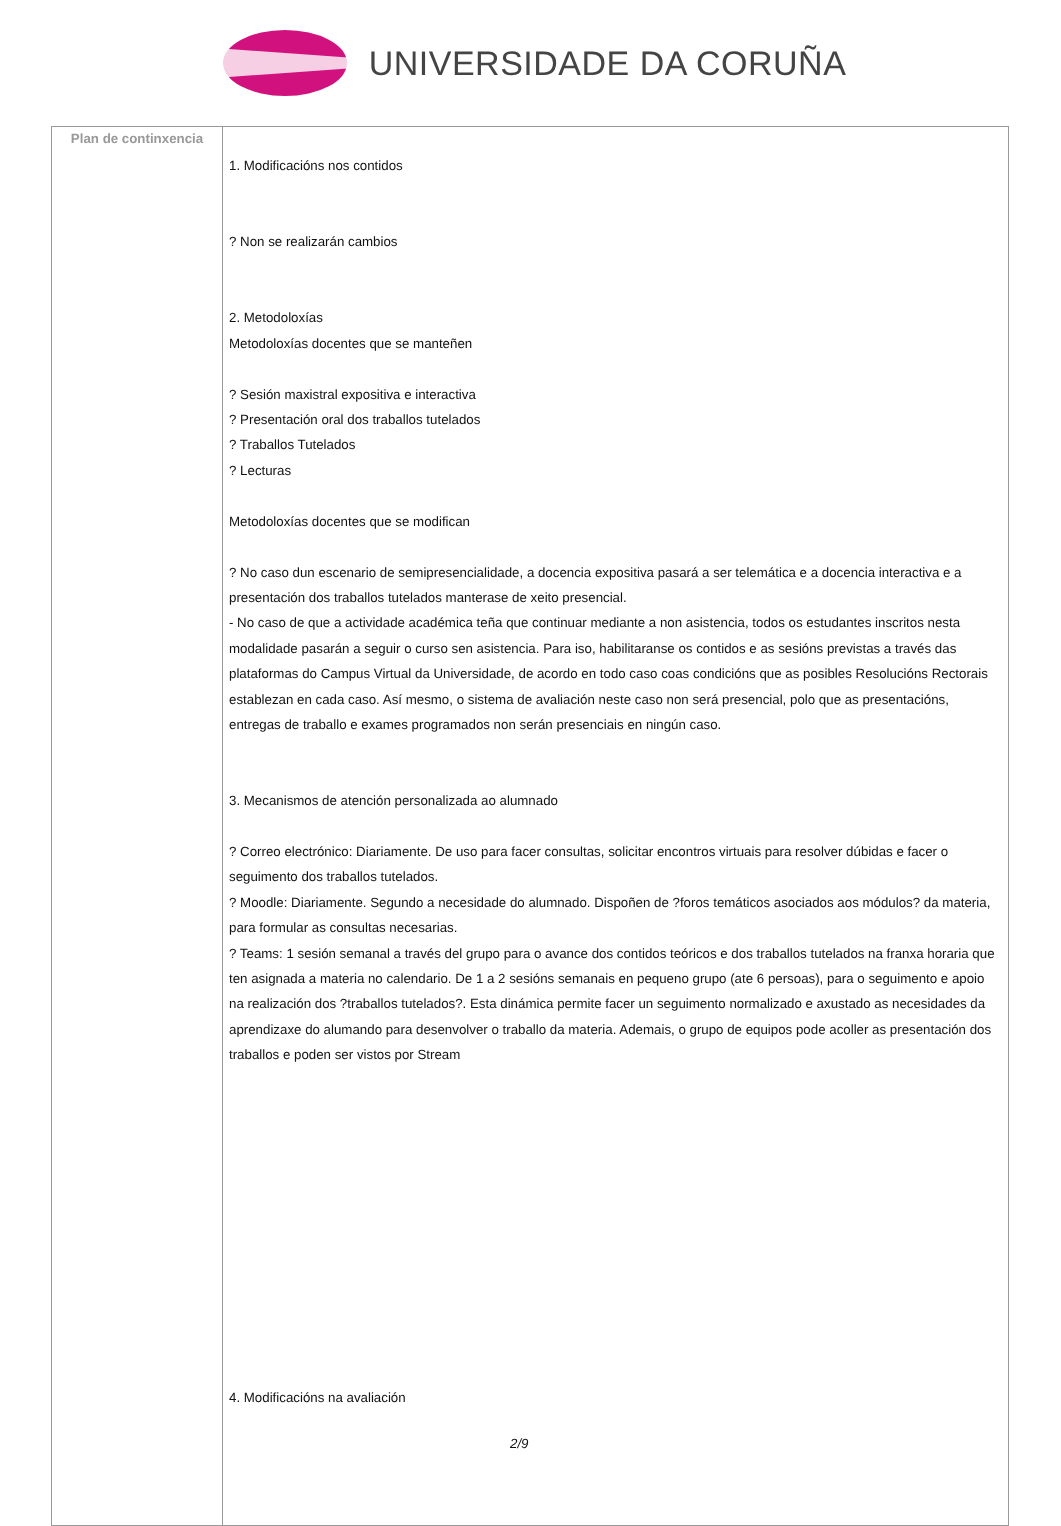UNIVERSIDADE DA CORUÑA
| Plan de continxencia | 1. Modificacións nos contidos ? Non se realizarán cambios 2. Metodoloxías Metodoloxías docentes que se manteñen ? Sesión maxistral expositiva e interactiva ? Presentación oral dos traballos tutelados ? Traballos Tutelados ? Lecturas Metodoloxías docentes que se modifican ? No caso dun escenario de semipresencialidade, a docencia expositiva pasará a ser telemática e a docencia interactiva e a presentación dos traballos tutelados manterase de xeito presencial. - No caso de que a actividade académica teña que continuar mediante a non asistencia, todos os estudantes inscritos nesta modalidade pasarán a seguir o curso sen asistencia. Para iso, habilitaranse os contidos e as sesións previstas a través das plataformas do Campus Virtual da Universidade, de acordo en todo caso coas condicións que as posibles Resolucións Rectorais establezan en cada caso. Así mesmo, o sistema de avaliación neste caso non será presencial, polo que as presentacións, entregas de traballo e exames programados non serán presenciais en ningún caso. 3. Mecanismos de atención personalizada ao alumnado ? Correo electrónico: Diariamente. De uso para facer consultas, solicitar encontros virtuais para resolver dúbidas e facer o seguimento dos traballos tutelados. ? Moodle: Diariamente. Segundo a necesidade do alumnado. Dispoñen de ?foros temáticos asociados aos módulos? da materia, para formular as consultas necesarias. ? Teams: 1 sesión semanal a través del grupo para o avance dos contidos teóricos e dos traballos tutelados na franxa horaria que ten asignada a materia no calendario. De 1 a 2 sesións semanais en pequeno grupo (ate 6 persoas), para o seguimento e apoio na realización dos ?traballos tutelados?. Esta dinámica permite facer un seguimento normalizado e axustado as necesidades da aprendizaxe do alumando para desenvolver o traballo da materia. Ademais, o grupo de equipos pode acoller as presentación dos traballos e poden ser vistos por Stream 4. Modificacións na avaliación |
2/9